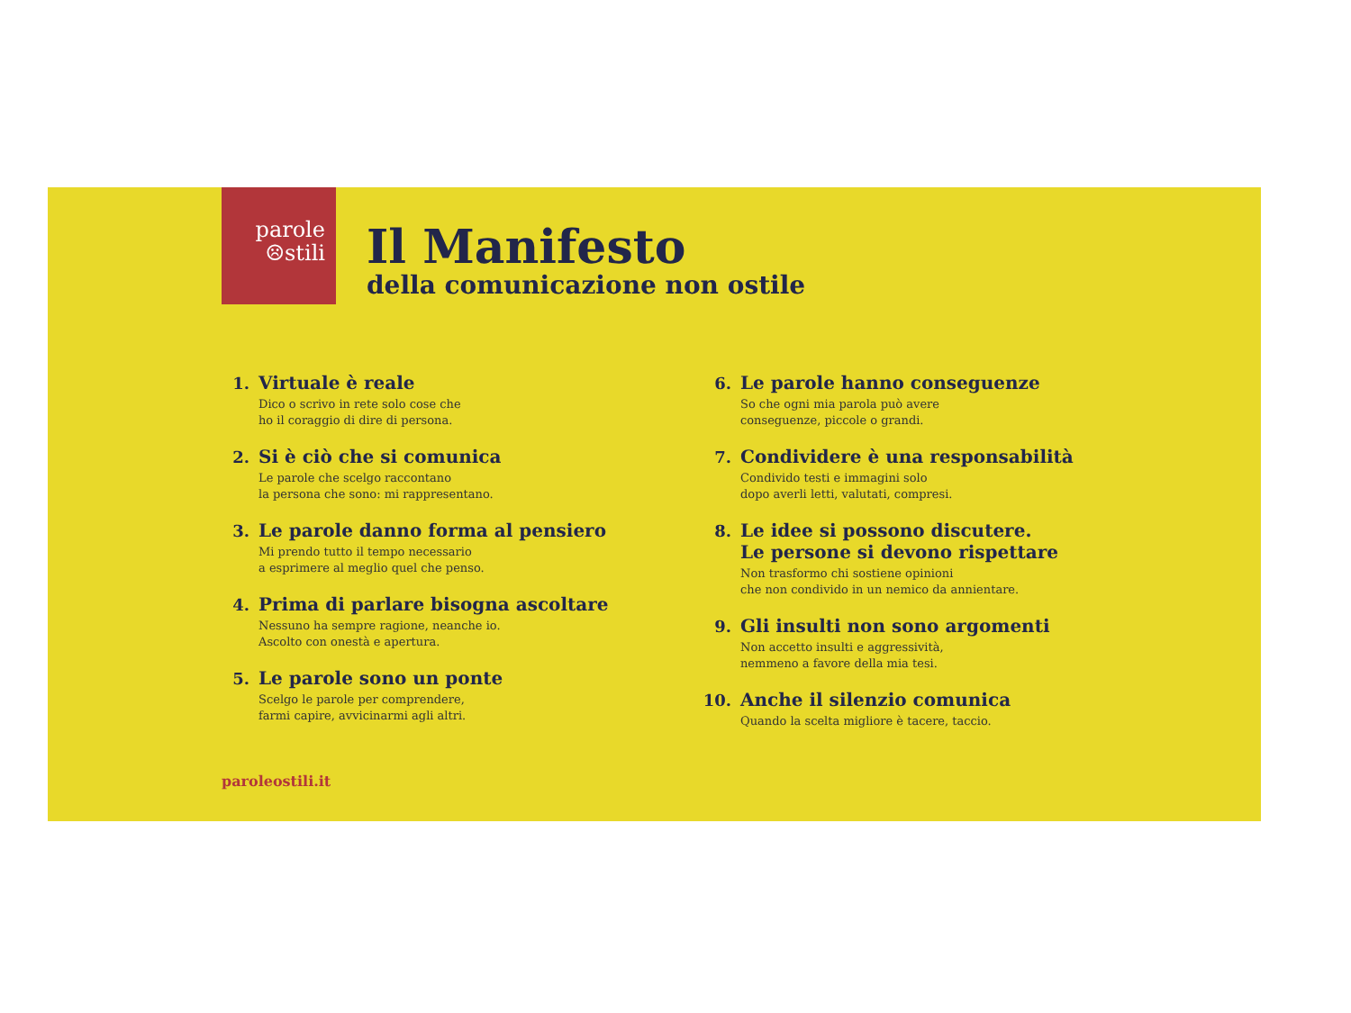parole
☹stili
Il Manifesto
della comunicazione non ostile
1. Virtuale è reale
Dico o scrivo in rete solo cose che
ho il coraggio di dire di persona.
2. Si è ciò che si comunica
Le parole che scelgo raccontano
la persona che sono: mi rappresentano.
3. Le parole danno forma al pensiero
Mi prendo tutto il tempo necessario
a esprimere al meglio quel che penso.
4. Prima di parlare bisogna ascoltare
Nessuno ha sempre ragione, neanche io.
Ascolto con onestà e apertura.
5. Le parole sono un ponte
Scelgo le parole per comprendere,
farmi capire, avvicinarmi agli altri.
6. Le parole hanno conseguenze
So che ogni mia parola può avere
conseguenze, piccole o grandi.
7. Condividere è una responsabilità
Condivido testi e immagini solo
dopo averli letti, valutati, compresi.
8. Le idee si possono discutere.
Le persone si devono rispettare
Non trasformo chi sostiene opinioni
che non condivido in un nemico da annientare.
9. Gli insulti non sono argomenti
Non accetto insulti e aggressività,
nemmeno a favore della mia tesi.
10. Anche il silenzio comunica
Quando la scelta migliore è tacere, taccio.
paroleostili.it